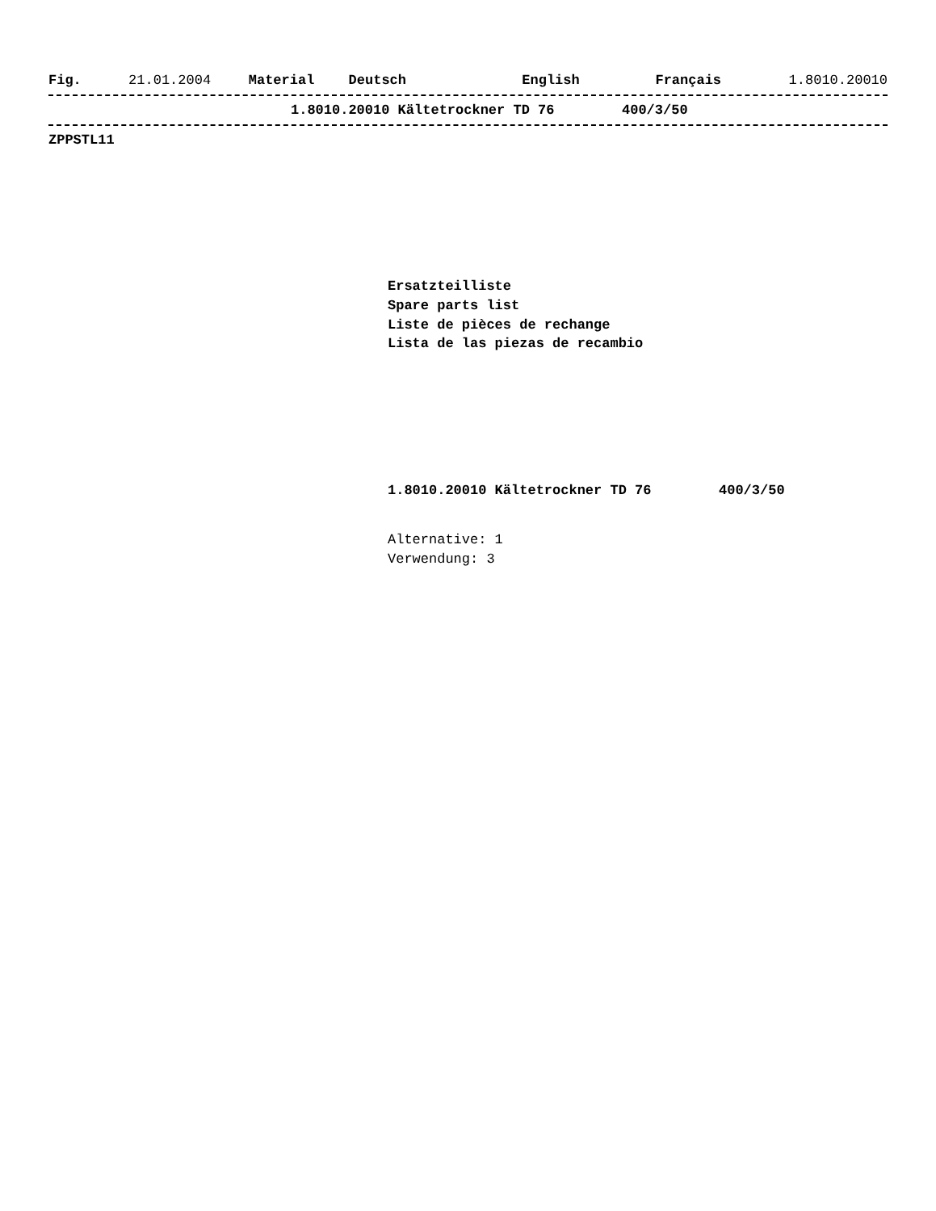Fig. 21.01.2004 Material Deutsch English Français 1.8010.20010
1.8010.20010 Kältetrockner TD 76 400/3/50
ZPPSTL11
Ersatzteilliste
Spare parts list
Liste de pièces de rechange
Lista de las piezas de recambio
1.8010.20010 Kältetrockner TD 76 400/3/50
Alternative: 1
Verwendung: 3